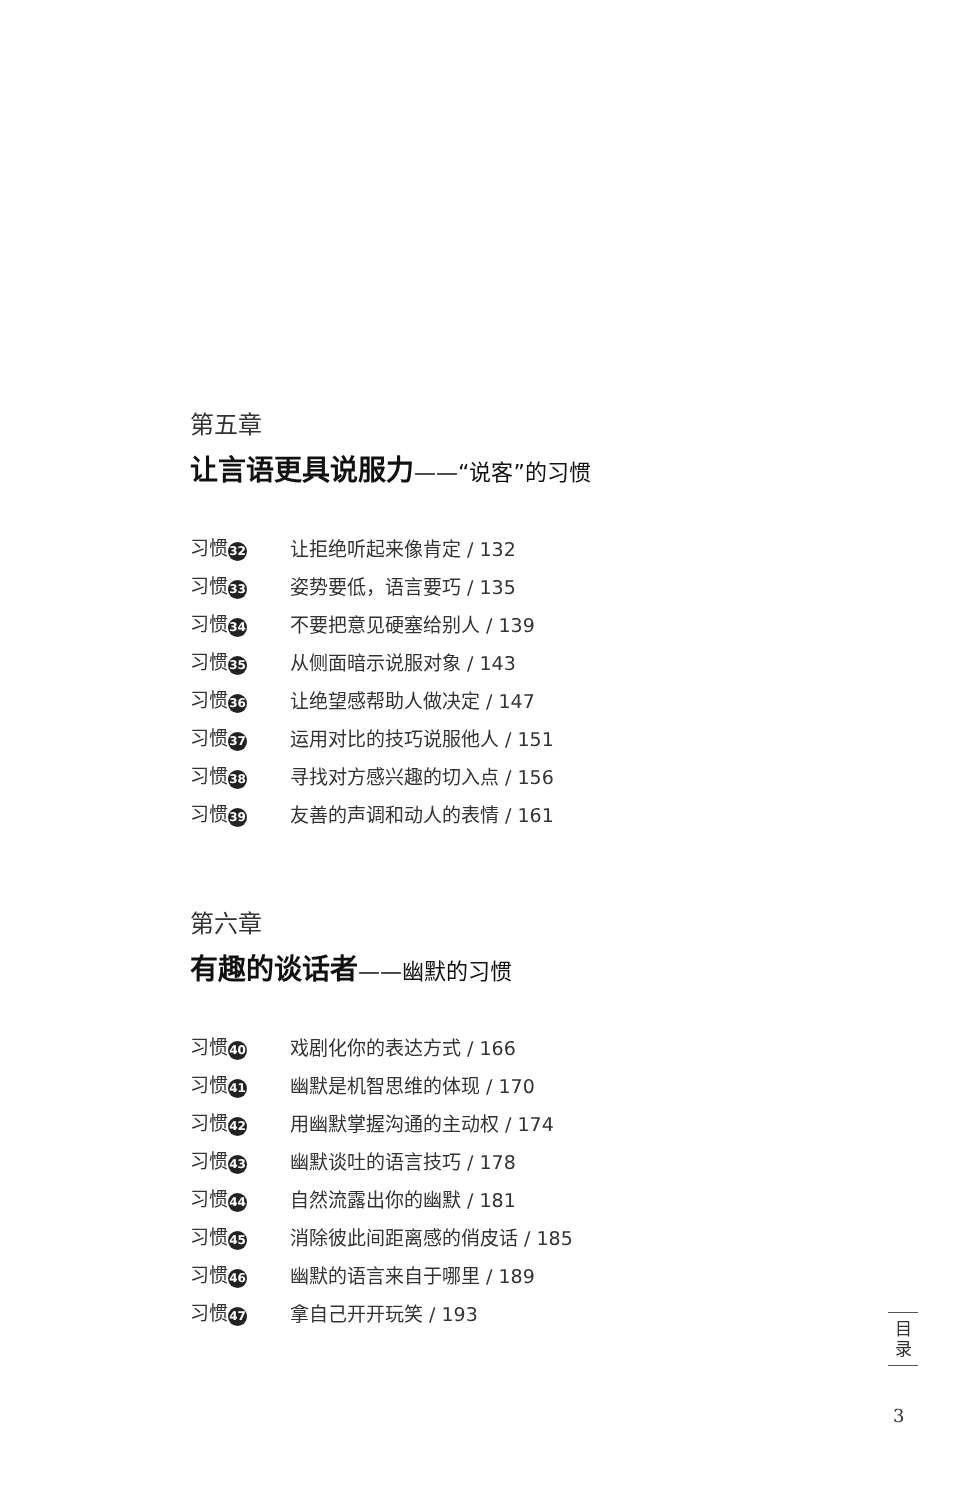第五章
让言语更具说服力——“说客”的习惯
习惯 32 让拒绝听起来像肯定 / 132
习惯 33 姿势要低，语言要巧 / 135
习惯 34 不要把意见硬塞给别人 / 139
习惯 35 从侧面暗示说服对象 / 143
习惯 36 让绝望感帮助人做决定 / 147
习惯 37 运用对比的技巧说服他人 / 151
习惯 38 寻找对方感兴趣的切入点 / 156
习惯 39 友善的声调和动人的表情 / 161
第六章
有趣的谈话者——幽默的习惯
习惯 40 戏剧化你的表达方式 / 166
习惯 41 幽默是机智思维的体现 / 170
习惯 42 用幽默掌握沟通的主动权 / 174
习惯 43 幽默谈吐的语言技巧 / 178
习惯 44 自然流露出你的幽默 / 181
习惯 45 消除彼此间距离感的俏皮话 / 185
习惯 46 幽默的语言来自于哪里 / 189
习惯 47 拿自己开开玩笑 / 193
目
录
3